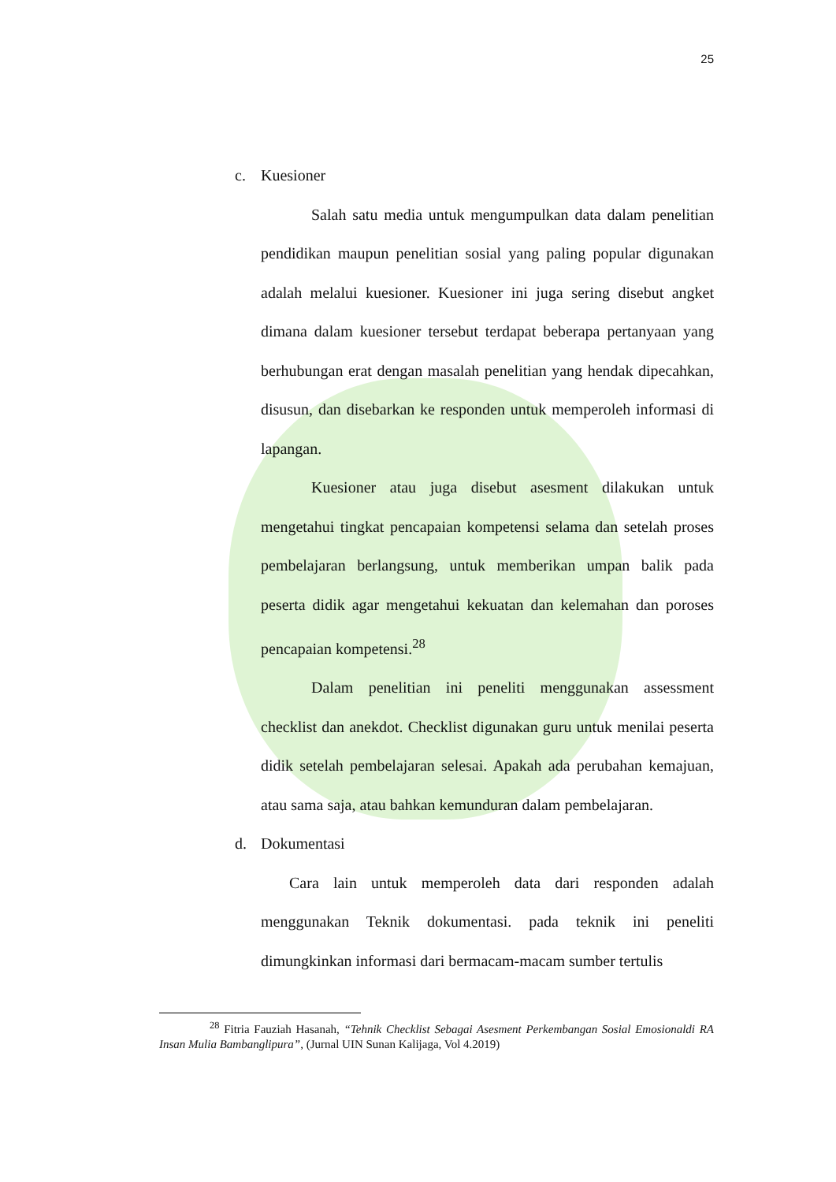25
c. Kuesioner
Salah satu media untuk mengumpulkan data dalam penelitian pendidikan maupun penelitian sosial yang paling popular digunakan adalah melalui kuesioner. Kuesioner ini juga sering disebut angket dimana dalam kuesioner tersebut terdapat beberapa pertanyaan yang berhubungan erat dengan masalah penelitian yang hendak dipecahkan, disusun, dan disebarkan ke responden untuk memperoleh informasi di lapangan.
Kuesioner atau juga disebut asesment dilakukan untuk mengetahui tingkat pencapaian kompetensi selama dan setelah proses pembelajaran berlangsung, untuk memberikan umpan balik pada peserta didik agar mengetahui kekuatan dan kelemahan dan poroses pencapaian kompetensi.<sup>28</sup>
Dalam penelitian ini peneliti menggunakan assessment checklist dan anekdot. Checklist digunakan guru untuk menilai peserta didik setelah pembelajaran selesai. Apakah ada perubahan kemajuan, atau sama saja, atau bahkan kemunduran dalam pembelajaran.
d. Dokumentasi
Cara lain untuk memperoleh data dari responden adalah menggunakan Teknik dokumentasi. pada teknik ini peneliti dimungkinkan informasi dari bermacam-macam sumber tertulis
<sup>28</sup> Fitria Fauziah Hasanah, “Tehnik Checklist Sebagai Asesment Perkembangan Sosial Emosionaldi RA Insan Mulia Bambanglipura”, (Jurnal UIN Sunan Kalijaga, Vol 4.2019)